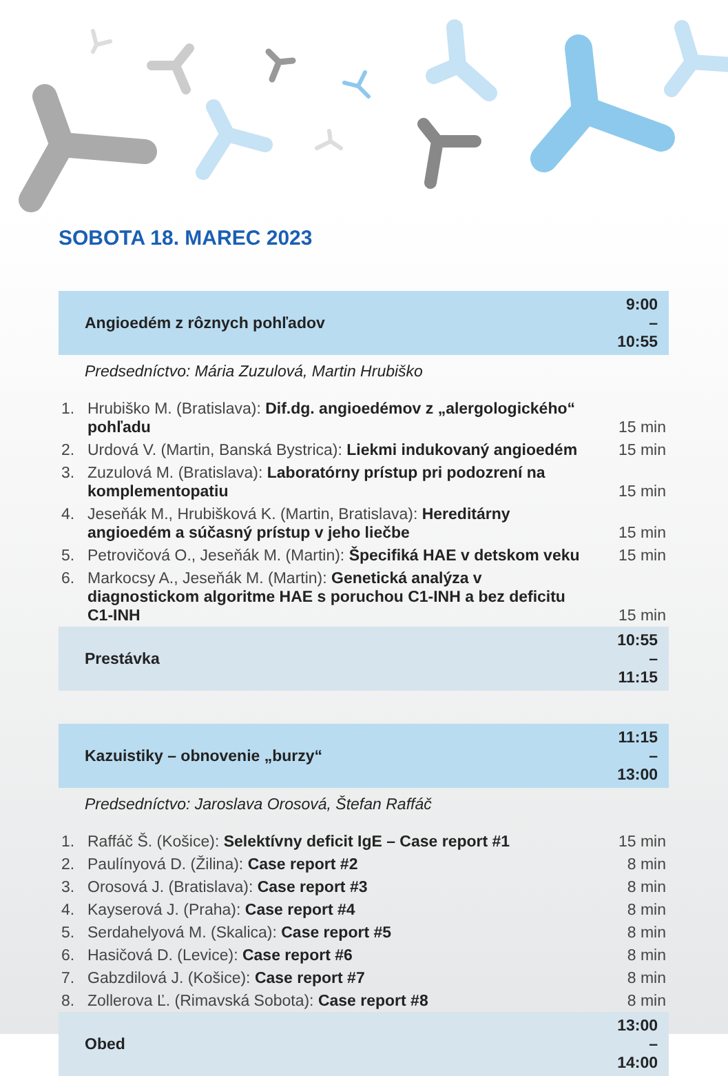SOBOTA 18. MAREC 2023
| Angioedém z rôznych pohľadov | | 9:00 – 10:55 |
| Predsedníctvo: Mária Zuzulová, Martin Hrubiško | | |
| 1. | Hrubiško M. (Bratislava): Dif.dg. angioedémov z „alergologického“ pohľadu | 15 min |
| 2. | Urdová V. (Martin, Banská Bystrica): Liekmi indukovaný angioedém | 15 min |
| 3. | Zuzulová M. (Bratislava): Laboratórny prístup pri podozrení na komplementopatiu | 15 min |
| 4. | Jeseňák M., Hrubišková K. (Martin, Bratislava): Hereditárny angioedém a súčasný prístup v jeho liečbe | 15 min |
| 5. | Petrovičová O., Jeseňák M. (Martin): Špecifiká HAE v detskom veku | 15 min |
| 6. | Markocsy A., Jeseňák M. (Martin): Genetická analýza v diagnostickom algoritme HAE s poruchou C1-INH a bez deficitu C1-INH | 15 min |
| Prestávka | | 10:55 – 11:15 |
| Kazuistiky – obnovenie „burzy“ | | 11:15 – 13:00 |
| Predsedníctvo: Jaroslava Orosová, Štefan Raffáč | | |
| 1. | Raffáč Š. (Košice): Selektívny deficit IgE – Case report #1 | 15 min |
| 2. | Paulínyová D. (Žilina): Case report #2 | 8 min |
| 3. | Orosová J. (Bratislava): Case report #3 | 8 min |
| 4. | Kayserová J. (Praha): Case report #4 | 8 min |
| 5. | Serdahelyová M. (Skalica): Case report #5 | 8 min |
| 6. | Hasičová D. (Levice): Case report #6 | 8 min |
| 7. | Gabzdilová J. (Košice): Case report #7 | 8 min |
| 8. | Zollerova Ľ. (Rimavská Sobota): Case report #8 | 8 min |
| Obed | | 13:00 – 14:00 |